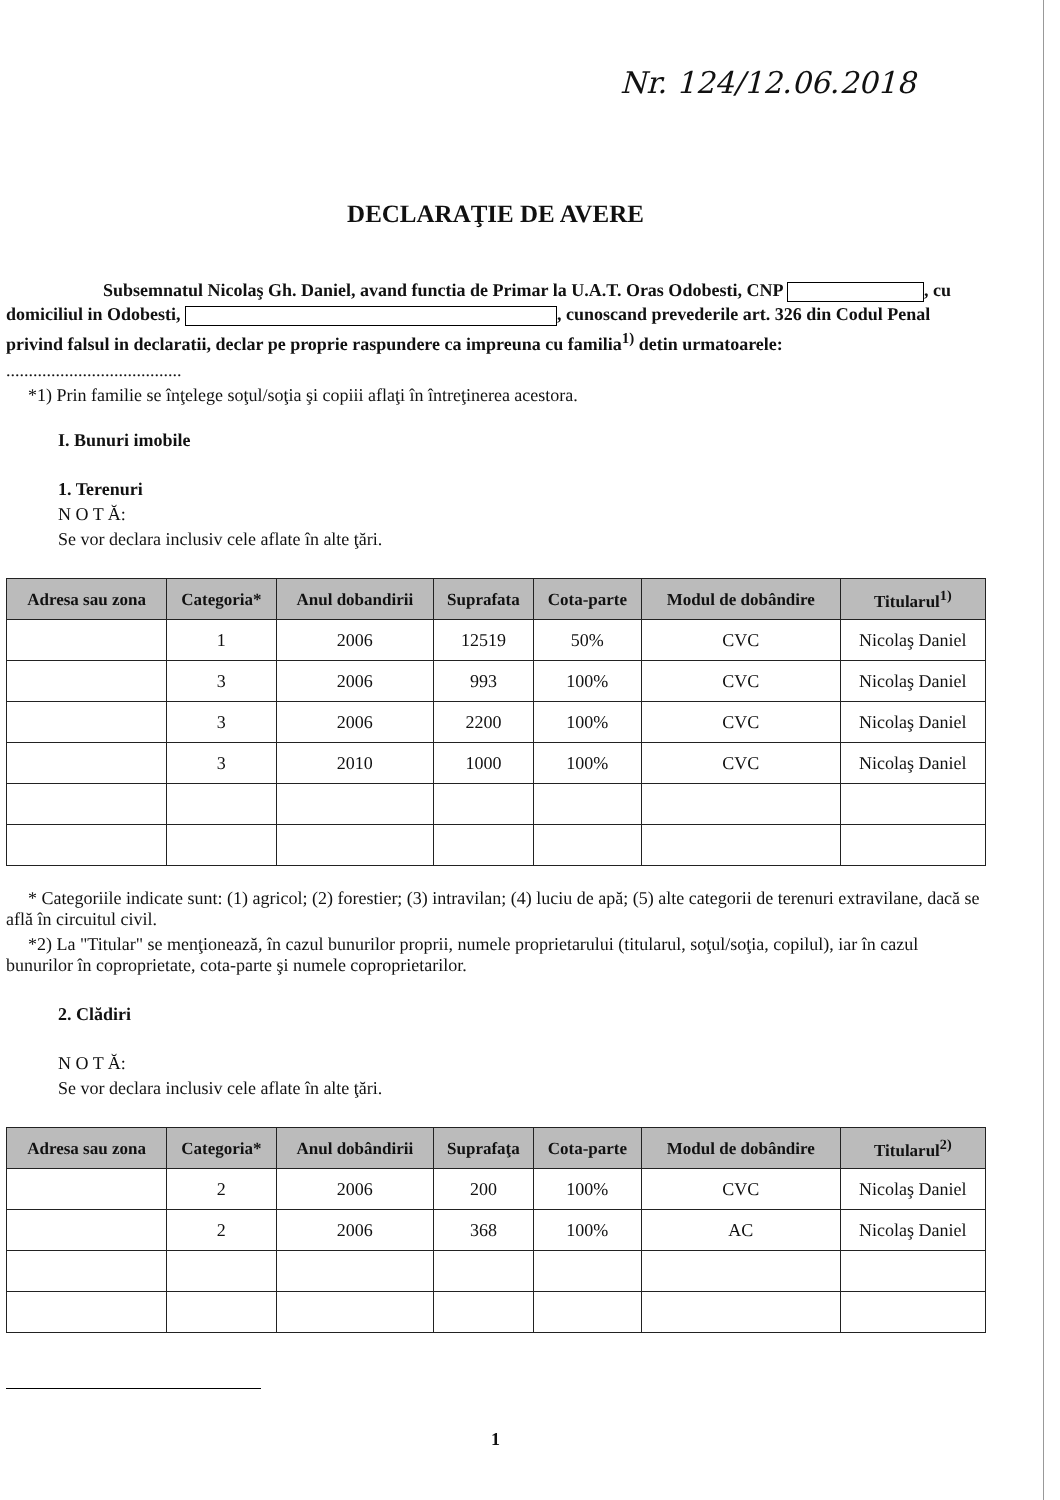Nr. 124/12.06.2018
DECLARAŢIE DE AVERE
Subsemnatul Nicolaş Gh. Daniel, avand functia de Primar la U.A.T. Oras Odobesti, CNP , cu domiciliul in Odobesti, , cunoscand prevederile art. 326 din Codul Penal privind falsul in declaratii, declar pe proprie raspundere ca impreuna cu familia<sup>1)</sup> detin urmatoarele:
.......................................
*1) Prin familie se înţelege soţul/soţia şi copiii aflaţi în întreţinerea acestora.
I. Bunuri imobile
1. Terenuri
N O T Ă:
Se vor declara inclusiv cele aflate în alte ţări.
| Adresa sau zona | Categoria* | Anul dobandirii | Suprafata | Cota-parte | Modul de dobândire | Titularul<sup>1)</sup> |
| --- | --- | --- | --- | --- | --- | --- |
| | 1 | 2006 | 12519 | 50% | CVC | Nicolaş Daniel |
| | 3 | 2006 | 993 | 100% | CVC | Nicolaş Daniel |
| | 3 | 2006 | 2200 | 100% | CVC | Nicolaş Daniel |
| | 3 | 2010 | 1000 | 100% | CVC | Nicolaş Daniel |
* Categoriile indicate sunt: (1) agricol; (2) forestier; (3) intravilan; (4) luciu de apă; (5) alte categorii de terenuri extravilane, dacă se află în circuitul civil.
*2) La "Titular" se menţionează, în cazul bunurilor proprii, numele proprietarului (titularul, soţul/soţia, copilul), iar în cazul bunurilor în coproprietate, cota-parte şi numele coproprietarilor.
2. Clădiri
N O T Ă:
Se vor declara inclusiv cele aflate în alte ţări.
| Adresa sau zona | Categoria* | Anul dobândirii | Suprafaţa | Cota-parte | Modul de dobândire | Titularul<sup>2)</sup> |
| --- | --- | --- | --- | --- | --- | --- |
| | 2 | 2006 | 200 | 100% | CVC | Nicolaş Daniel |
| | 2 | 2006 | 368 | 100% | AC | Nicolaş Daniel |
1